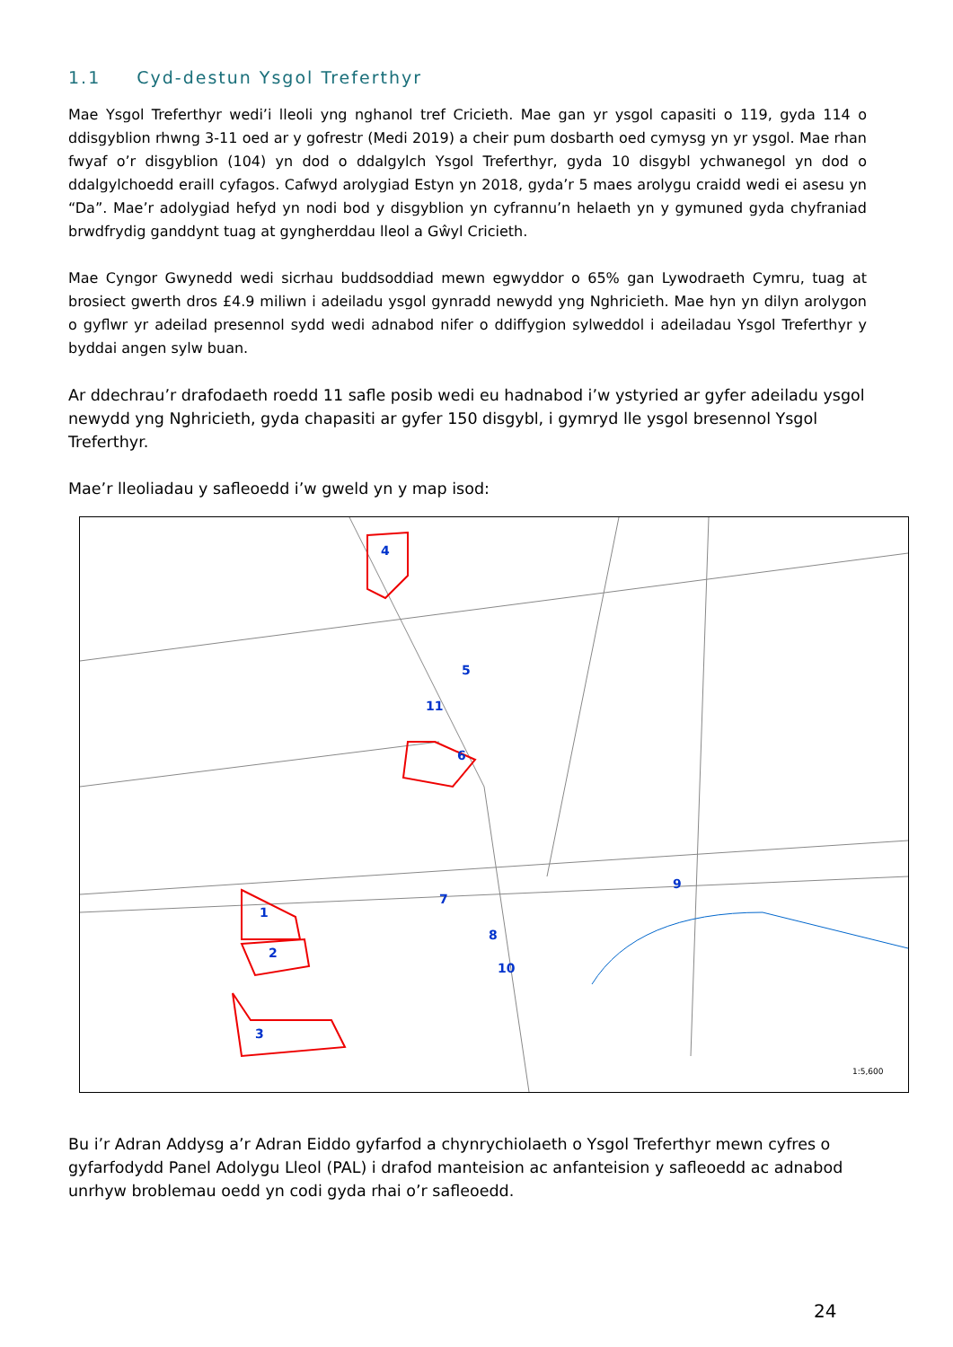1.1 Cyd-destun Ysgol Treferthyr
Mae Ysgol Treferthyr wedi’i lleoli yng nghanol tref Cricieth. Mae gan yr ysgol capasiti o 119, gyda 114 o ddisgyblion rhwng 3-11 oed ar y gofrestr (Medi 2019) a cheir pum dosbarth oed cymysg yn yr ysgol. Mae rhan fwyaf o’r disgyblion (104) yn dod o ddalgylch Ysgol Treferthyr, gyda 10 disgybl ychwanegol yn dod o ddalgylchoedd eraill cyfagos. Cafwyd arolygiad Estyn yn 2018, gyda’r 5 maes arolygu craidd wedi ei asesu yn “Da”. Mae’r adolygiad hefyd yn nodi bod y disgyblion yn cyfrannu’n helaeth yn y gymuned gyda chyfraniad brwdfrydig ganddynt tuag at gyngherddau lleol a Gŵyl Cricieth.
Mae Cyngor Gwynedd wedi sicrhau buddsoddiad mewn egwyddor o 65% gan Lywodraeth Cymru, tuag at brosiect gwerth dros £4.9 miliwn i adeiladu ysgol gynradd newydd yng Nghricieth. Mae hyn yn dilyn arolygon o gyflwr yr adeilad presennol sydd wedi adnabod nifer o ddiffygion sylweddol i adeiladau Ysgol Treferthyr y byddai angen sylw buan.
Ar ddechrau’r drafodaeth roedd 11 safle posib wedi eu hadnabod i’w ystyried ar gyfer adeiladu ysgol newydd yng Nghricieth, gyda chapasiti ar gyfer 150 disgybl, i gymryd lle ysgol bresennol Ysgol Treferthyr.
Mae’r lleoliadau y safleoedd i’w gweld yn y map isod:
4
5
11
6
1
2
3
7
8
9
10
1:5,600
Bu i’r Adran Addysg a’r Adran Eiddo gyfarfod a chynrychiolaeth o Ysgol Treferthyr mewn cyfres o gyfarfodydd Panel Adolygu Lleol (PAL) i drafod manteision ac anfanteision y safleoedd ac adnabod unrhyw broblemau oedd yn codi gyda rhai o’r safleoedd.
24